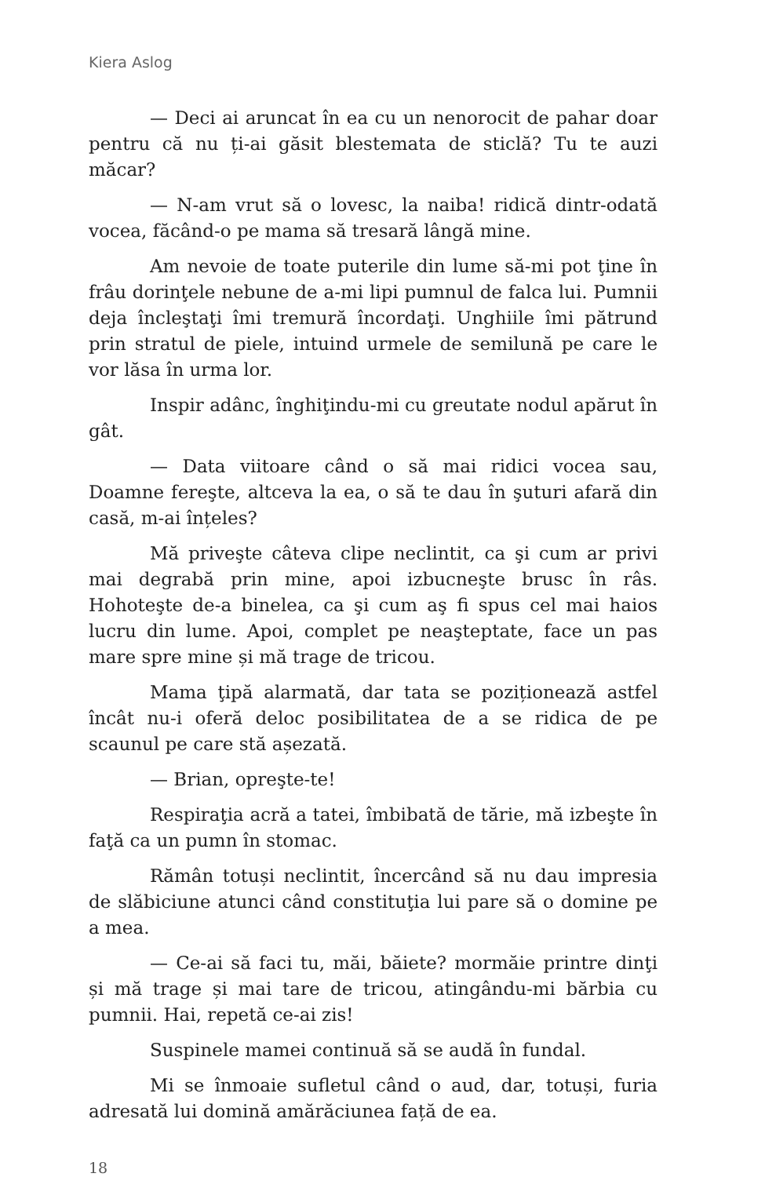Kiera Aslog
— Deci ai aruncat în ea cu un nenorocit de pahar doar pentru că nu ți-ai găsit blestemata de sticlă? Tu te auzi măcar?
— N-am vrut să o lovesc, la naiba! ridică dintr-odată vocea, făcând-o pe mama să tresară lângă mine.
Am nevoie de toate puterile din lume să-mi pot ţine în frâu dorinţele nebune de a-mi lipi pumnul de falca lui. Pumnii deja încleştaţi îmi tremură încordaţi. Unghiile îmi pătrund prin stratul de piele, intuind urmele de semilună pe care le vor lăsa în urma lor.
Inspir adânc, înghiţindu-mi cu greutate nodul apărut în gât.
— Data viitoare când o să mai ridici vocea sau, Doamne fereşte, altceva la ea, o să te dau în şuturi afară din casă, m-ai înțeles?
Mă priveşte câteva clipe neclintit, ca şi cum ar privi mai degrabă prin mine, apoi izbucneşte brusc în râs. Hohoteşte de-a binelea, ca şi cum aş fi spus cel mai haios lucru din lume. Apoi, complet pe neaşteptate, face un pas mare spre mine și mă trage de tricou.
Mama ţipă alarmată, dar tata se poziționează astfel încât nu-i oferă deloc posibilitatea de a se ridica de pe scaunul pe care stă așezată.
— Brian, opreşte-te!
Respiraţia acră a tatei, îmbibată de tărie, mă izbeşte în faţă ca un pumn în stomac.
Rămân totuși neclintit, încercând să nu dau impresia de slăbiciune atunci când constituţia lui pare să o domine pe a mea.
— Ce-ai să faci tu, măi, băiete? mormăie printre dinţi și mă trage și mai tare de tricou, atingându-mi bărbia cu pumnii. Hai, repetă ce-ai zis!
Suspinele mamei continuă să se audă în fundal.
Mi se înmoaie sufletul când o aud, dar, totuși, furia adresată lui domină amărăciunea față de ea.
18